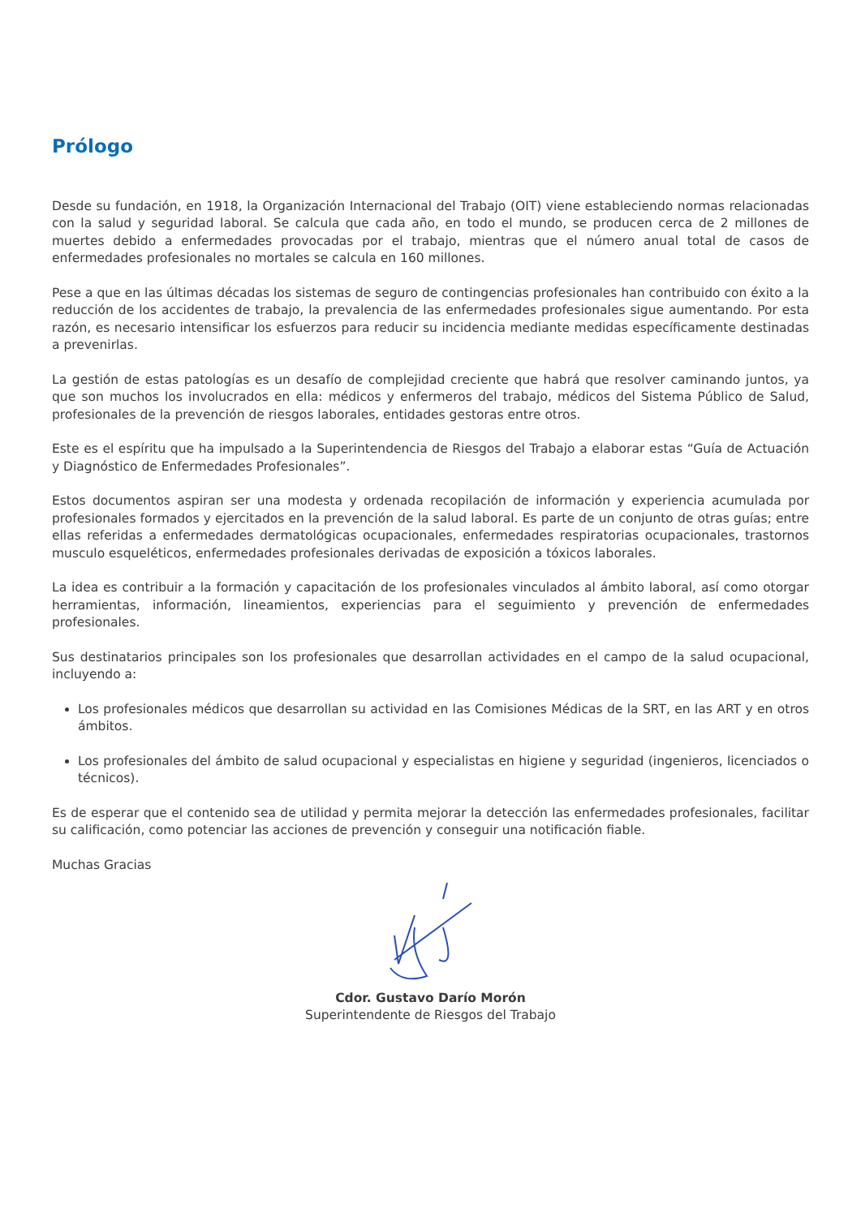Prólogo
Desde su fundación, en 1918, la Organización Internacional del Trabajo (OIT) viene estableciendo normas relacionadas con la salud y seguridad laboral. Se calcula que cada año, en todo el mundo, se producen cerca de 2 millones de muertes debido a enfermedades provocadas por el trabajo, mientras que el número anual total de casos de enfermedades profesionales no mortales se calcula en 160 millones.
Pese a que en las últimas décadas los sistemas de seguro de contingencias profesionales han contribuido con éxito a la reducción de los accidentes de trabajo, la prevalencia de las enfermedades profesionales sigue aumentando. Por esta razón, es necesario intensificar los esfuerzos para reducir su incidencia mediante medidas específicamente destinadas a prevenirlas.
La gestión de estas patologías es un desafío de complejidad creciente que habrá que resolver caminando juntos, ya que son muchos los involucrados en ella: médicos y enfermeros del trabajo, médicos del Sistema Público de Salud, profesionales de la prevención de riesgos laborales, entidades gestoras entre otros.
Este es el espíritu que ha impulsado a la Superintendencia de Riesgos del Trabajo a elaborar estas “Guía de Actuación y Diagnóstico de Enfermedades Profesionales”.
Estos documentos aspiran ser una modesta y ordenada recopilación de información y experiencia acumulada por profesionales formados y ejercitados en la prevención de la salud laboral. Es parte de un conjunto de otras guías; entre ellas referidas a enfermedades dermatológicas ocupacionales, enfermedades respiratorias ocupacionales, trastornos musculo esqueléticos, enfermedades profesionales derivadas de exposición a tóxicos laborales.
La idea es contribuir a la formación y capacitación de los profesionales vinculados al ámbito laboral, así como otorgar herramientas, información, lineamientos, experiencias para el seguimiento y prevención de enfermedades profesionales.
Sus destinatarios principales son los profesionales que desarrollan actividades en el campo de la salud ocupacional, incluyendo a:
Los profesionales médicos que desarrollan su actividad en las Comisiones Médicas de la SRT, en las ART y en otros ámbitos.
Los profesionales del ámbito de salud ocupacional y especialistas en higiene y seguridad (ingenieros, licenciados o técnicos).
Es de esperar que el contenido sea de utilidad y permita mejorar la detección las enfermedades profesionales, facilitar su calificación, como potenciar las acciones de prevención y conseguir una notificación fiable.
Muchas Gracias
Cdor. Gustavo Darío Morón
Superintendente de Riesgos del Trabajo